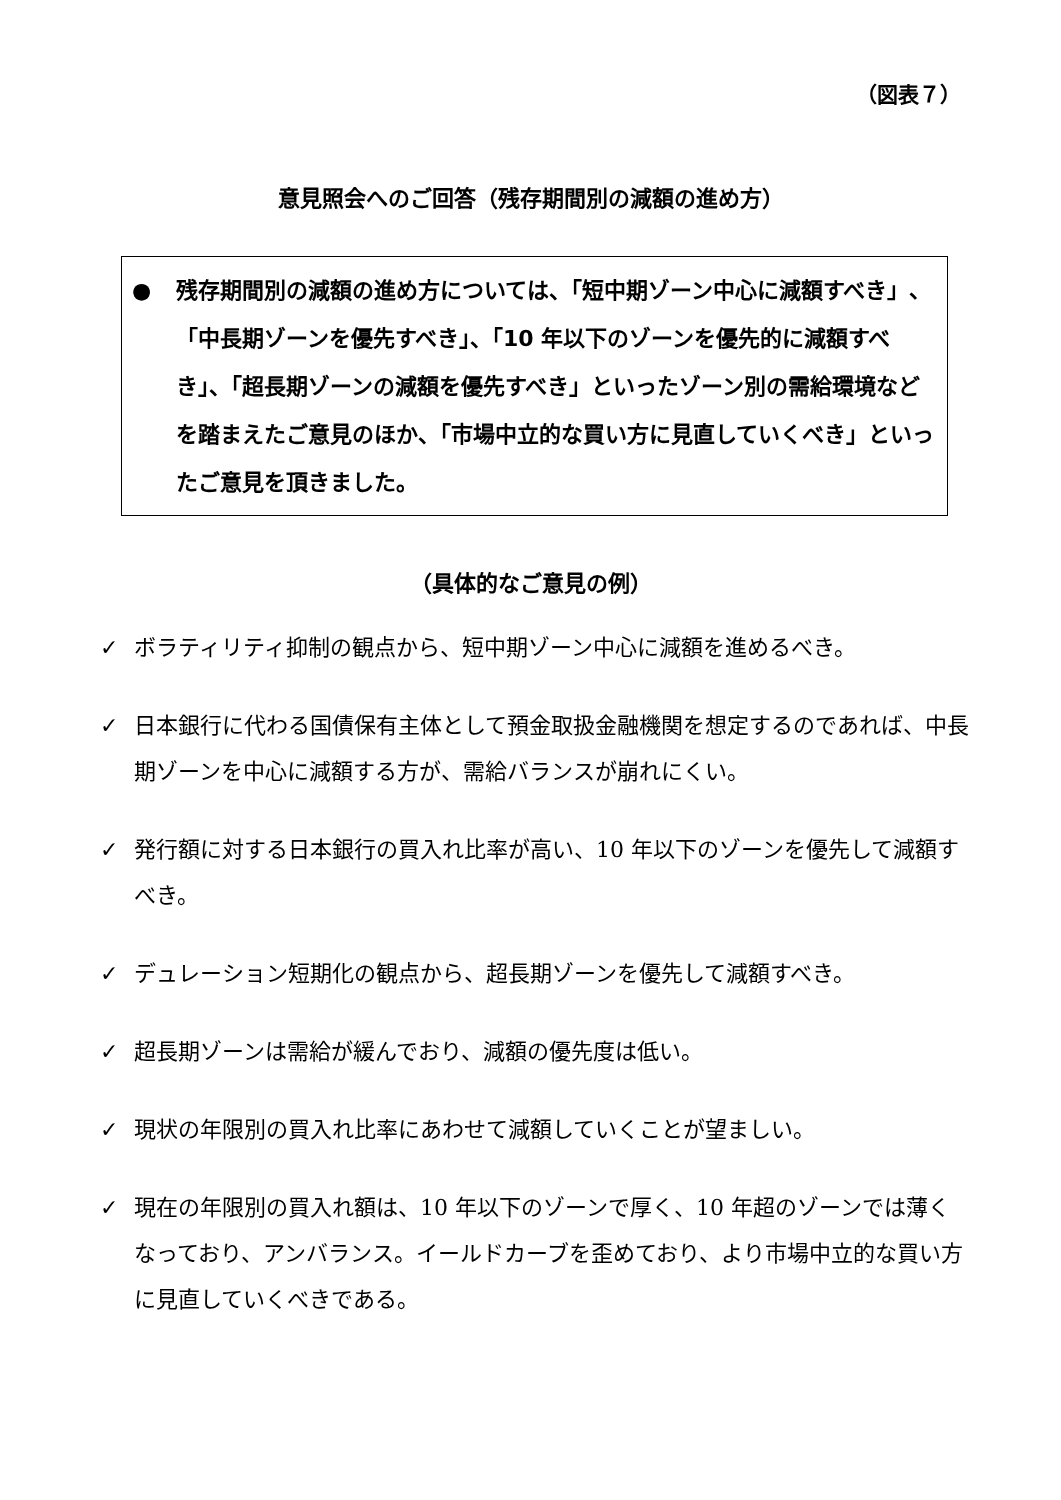（図表７）
意見照会へのご回答（残存期間別の減額の進め方）
● 残存期間別の減額の進め方については、「短中期ゾーン中心に減額すべき」、「中長期ゾーンを優先すべき」、「10 年以下のゾーンを優先的に減額すべき」、「超長期ゾーンの減額を優先すべき」といったゾーン別の需給環境などを踏まえたご意見のほか、「市場中立的な買い方に見直していくべき」といったご意見を頂きました。
（具体的なご意見の例）
✓ ボラティリティ抑制の観点から、短中期ゾーン中心に減額を進めるべき。
✓ 日本銀行に代わる国債保有主体として預金取扱金融機関を想定するのであれば、中長期ゾーンを中心に減額する方が、需給バランスが崩れにくい。
✓ 発行額に対する日本銀行の買入れ比率が高い、10 年以下のゾーンを優先して減額すべき。
✓ デュレーション短期化の観点から、超長期ゾーンを優先して減額すべき。
✓ 超長期ゾーンは需給が緩んでおり、減額の優先度は低い。
✓ 現状の年限別の買入れ比率にあわせて減額していくことが望ましい。
✓ 現在の年限別の買入れ額は、10 年以下のゾーンで厚く、10 年超のゾーンでは薄くなっており、アンバランス。イールドカーブを歪めており、より市場中立的な買い方に見直していくべきである。